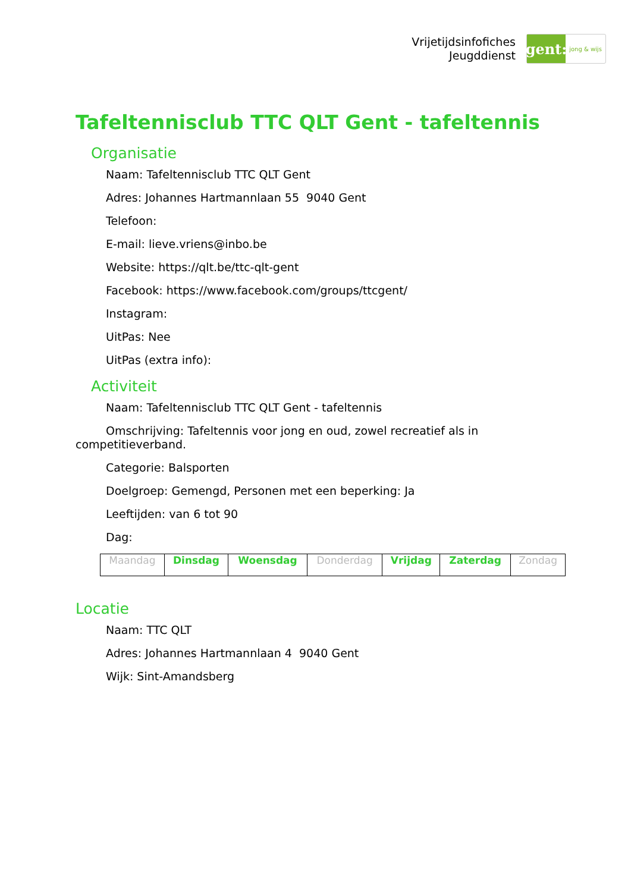Vrijetijdsinfofiches
Jeugddienst
gent:
jong & wijs
Tafeltennisclub TTC QLT Gent - tafeltennis
Organisatie
Naam: Tafeltennisclub TTC QLT Gent
Adres: Johannes Hartmannlaan 55 9040 Gent
Telefoon:
E-mail: lieve.vriens@inbo.be
Website: https://qlt.be/ttc-qlt-gent
Facebook: https://www.facebook.com/groups/ttcgent/
Instagram:
UitPas: Nee
UitPas (extra info):
Activiteit
Naam: Tafeltennisclub TTC QLT Gent - tafeltennis
Omschrijving: Tafeltennis voor jong en oud, zowel recreatief als in competitieverband.
Categorie: Balsporten
Doelgroep: Gemengd, Personen met een beperking: Ja
Leeftijden: van 6 tot 90
Dag:
| Maandag | Dinsdag | Woensdag | Donderdag | Vrijdag | Zaterdag | Zondag |
Locatie
Naam: TTC QLT
Adres: Johannes Hartmannlaan 4 9040 Gent
Wijk: Sint-Amandsberg